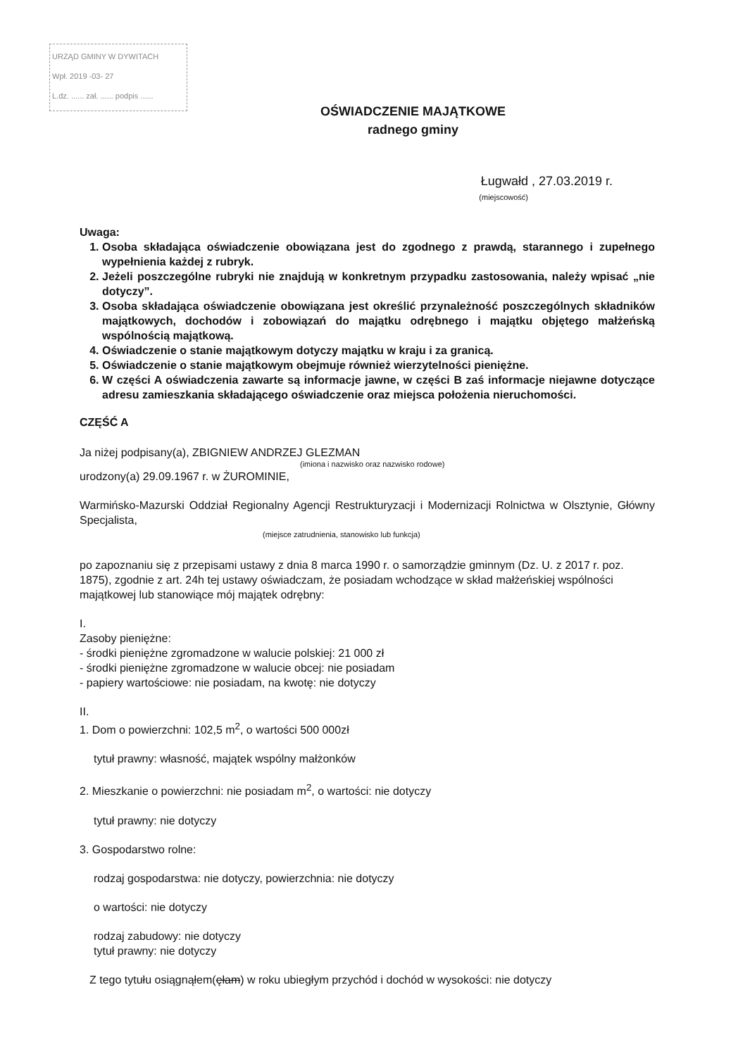URZĄD GMINY W DYWITACH
Wpł. 2019 -03- 27
L.dz. ...... zał. ...... podpis ......
OŚWIADCZENIE MAJĄTKOWE
radnego gminy
Ługwałd , 27.03.2019 r.
(miejscowość)
Uwaga:
1. Osoba składająca oświadczenie obowiązana jest do zgodnego z prawdą, starannego i zupełnego wypełnienia każdej z rubryk.
2. Jeżeli poszczególne rubryki nie znajdują w konkretnym przypadku zastosowania, należy wpisać „nie dotyczy”.
3. Osoba składająca oświadczenie obowiązana jest określić przynależność poszczególnych składników majątkowych, dochodów i zobowiązań do majątku odrębnego i majątku objętego małżeńską wspólnością majątkową.
4. Oświadczenie o stanie majątkowym dotyczy majątku w kraju i za granicą.
5. Oświadczenie o stanie majątkowym obejmuje również wierzytelności pieniężne.
6. W części A oświadczenia zawarte są informacje jawne, w części B zaś informacje niejawne dotyczące adresu zamieszkania składającego oświadczenie oraz miejsca położenia nieruchomości.
CZĘŚĆ A
Ja niżej podpisany(a), ZBIGNIEW ANDRZEJ GLEZMAN
(imiona i nazwisko oraz nazwisko rodowe)
urodzony(a) 29.09.1967 r. w ŻUROMINIE,
Warmińsko-Mazurski Oddział Regionalny Agencji Restrukturyzacji i Modernizacji Rolnictwa w Olsztynie, Główny Specjalista,
(miejsce zatrudnienia, stanowisko lub funkcja)
po zapoznaniu się z przepisami ustawy z dnia 8 marca 1990 r. o samorządzie gminnym (Dz. U. z 2017 r. poz. 1875), zgodnie z art. 24h tej ustawy oświadczam, że posiadam wchodzące w skład małżeńskiej wspólności majątkowej lub stanowiące mój majątek odrębny:
I.
Zasoby pieniężne:
- środki pieniężne zgromadzone w walucie polskiej: 21 000 zł
- środki pieniężne zgromadzone w walucie obcej: nie posiadam
- papiery wartościowe: nie posiadam, na kwotę: nie dotyczy
II.
1. Dom o powierzchni: 102,5 m<sup>2</sup>, o wartości 500 000zł
tytuł prawny: własność, majątek wspólny małżonków
2. Mieszkanie o powierzchni: nie posiadam m<sup>2</sup>, o wartości: nie dotyczy
tytuł prawny: nie dotyczy
3. Gospodarstwo rolne:
rodzaj gospodarstwa: nie dotyczy, powierzchnia: nie dotyczy
o wartości: nie dotyczy
rodzaj zabudowy: nie dotyczy
tytuł prawny: nie dotyczy
Z tego tytułu osiągnąłem(ęłam) w roku ubiegłym przychód i dochód w wysokości: nie dotyczy